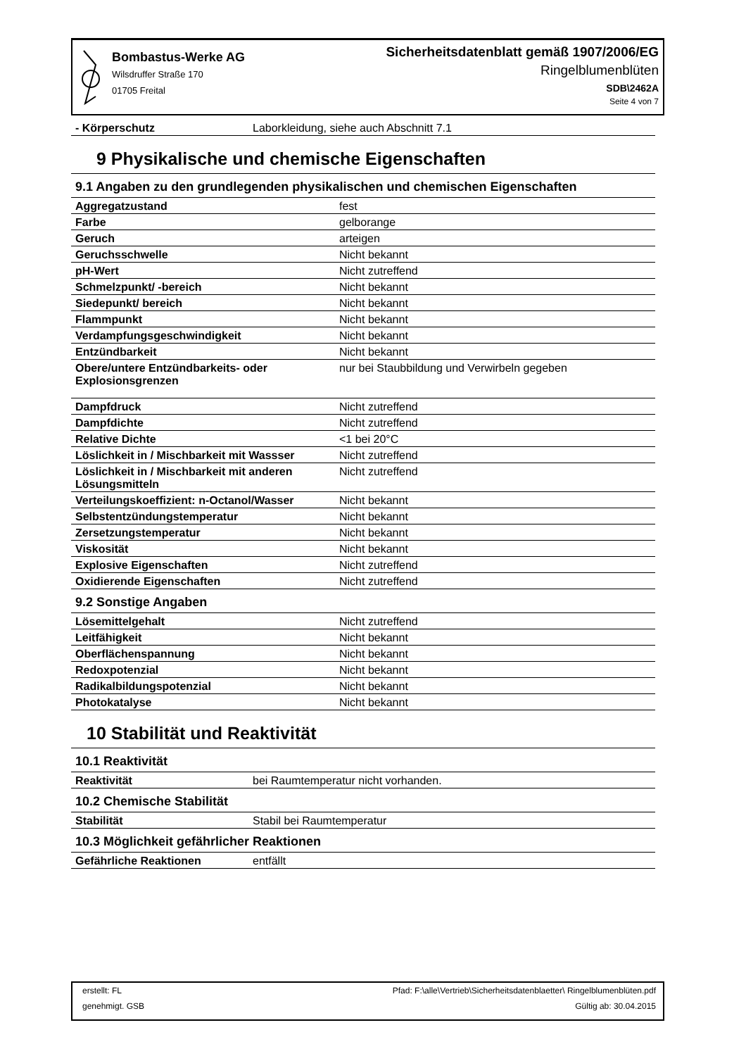Bombastus-Werke AG
Wilsdruffer Straße 170
01705 Freital
Sicherheitsdatenblatt gemäß 1907/2006/EG
Ringelblumenblüten
SDB\2462A
Seite 4 von 7
| - Körperschutz | Laborkleidung, siehe auch Abschnitt 7.1 |
9 Physikalische und chemische Eigenschaften
9.1 Angaben zu den grundlegenden physikalischen und chemischen Eigenschaften
| Aggregatzustand | fest |
| Farbe | gelborange |
| Geruch | arteigen |
| Geruchsschwelle | Nicht bekannt |
| pH-Wert | Nicht zutreffend |
| Schmelzpunkt/ -bereich | Nicht bekannt |
| Siedepunkt/ bereich | Nicht bekannt |
| Flammpunkt | Nicht bekannt |
| Verdampfungsgeschwindigkeit | Nicht bekannt |
| Entzündbarkeit | Nicht bekannt |
| Obere/untere Entzündbarkeits- oder Explosionsgrenzen | nur bei Staubbildung und Verwirbeln gegeben |
| Dampfdruck | Nicht zutreffend |
| Dampfdichte | Nicht zutreffend |
| Relative Dichte | <1 bei 20°C |
| Löslichkeit in / Mischbarkeit mit Wassser | Nicht zutreffend |
| Löslichkeit in / Mischbarkeit mit anderen Lösungsmitteln | Nicht zutreffend |
| Verteilungskoeffizient: n-Octanol/Wasser | Nicht bekannt |
| Selbstentzündungstemperatur | Nicht bekannt |
| Zersetzungstemperatur | Nicht bekannt |
| Viskosität | Nicht bekannt |
| Explosive Eigenschaften | Nicht zutreffend |
| Oxidierende Eigenschaften | Nicht zutreffend |
9.2 Sonstige Angaben
| Lösemittelgehalt | Nicht zutreffend |
| Leitfähigkeit | Nicht bekannt |
| Oberflächenspannung | Nicht bekannt |
| Redoxpotenzial | Nicht bekannt |
| Radikalbildungspotenzial | Nicht bekannt |
| Photokatalyse | Nicht bekannt |
10 Stabilität und Reaktivität
10.1 Reaktivität
| Reaktivität | bei Raumtemperatur nicht vorhanden. |
10.2 Chemische Stabilität
| Stabilität | Stabil bei Raumtemperatur |
10.3 Möglichkeit gefährlicher Reaktionen
| Gefährliche Reaktionen | entfällt |
erstellt: FL Pfad: F:\alle\Vertrieb\Sicherheitsdatenblaetter\ Ringelblumenblüten.pdf
genehmigt. GSB Gültig ab: 30.04.2015